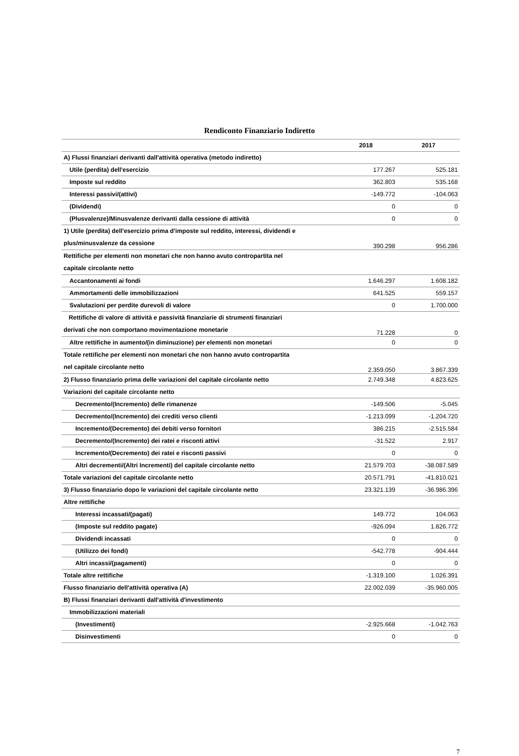Rendiconto Finanziario Indiretto
| | 2018 | 2017 |
| --- | --- | --- |
| A) Flussi finanziari derivanti dall'attività operativa (metodo indiretto) | | |
| Utile (perdita) dell'esercizio | 177.267 | 525.181 |
| Imposte sul reddito | 362.803 | 535.168 |
| Interessi passivi/(attivi) | -149.772 | -104.063 |
| (Dividendi) | 0 | 0 |
| (Plusvalenze)/Minusvalenze derivanti dalla cessione di attività | 0 | 0 |
| 1) Utile (perdita) dell'esercizio prima d'imposte sul reddito, interessi, dividendi e plus/minusvalenze da cessione | 390.298 | 956.286 |
| Rettifiche per elementi non monetari che non hanno avuto contropartita nel capitale circolante netto | | |
| Accantonamenti ai fondi | 1.646.297 | 1.608.182 |
| Ammortamenti delle immobilizzazioni | 641.525 | 559.157 |
| Svalutazioni per perdite durevoli di valore | 0 | 1.700.000 |
| Rettifiche di valore di attività e passività finanziarie di strumenti finanziari derivati che non comportano movimentazione monetarie | 71.228 | 0 |
| Altre rettifiche in aumento/(in diminuzione) per elementi non monetari | 0 | 0 |
| Totale rettifiche per elementi non monetari che non hanno avuto contropartita nel capitale circolante netto | 2.359.050 | 3.867.339 |
| 2) Flusso finanziario prima delle variazioni del capitale circolante netto | 2.749.348 | 4.823.625 |
| Variazioni del capitale circolante netto | | |
| Decremento/(Incremento) delle rimanenze | -149.506 | -5.045 |
| Decremento/(Incremento) dei crediti verso clienti | -1.213.099 | -1.204.720 |
| Incremento/(Decremento) dei debiti verso fornitori | 386.215 | -2.515.584 |
| Decremento/(Incremento) dei ratei e risconti attivi | -31.522 | 2.917 |
| Incremento/(Decremento) dei ratei e risconti passivi | 0 | 0 |
| Altri decrementi/(Altri Incrementi) del capitale circolante netto | 21.579.703 | -38.087.589 |
| Totale variazioni del capitale circolante netto | 20.571.791 | -41.810.021 |
| 3) Flusso finanziario dopo le variazioni del capitale circolante netto | 23.321.139 | -36.986.396 |
| Altre rettifiche | | |
| Interessi incassati/(pagati) | 149.772 | 104.063 |
| (Imposte sul reddito pagate) | -926.094 | 1.826.772 |
| Dividendi incassati | 0 | 0 |
| (Utilizzo dei fondi) | -542.778 | -904.444 |
| Altri incassi/(pagamenti) | 0 | 0 |
| Totale altre rettifiche | -1.319.100 | 1.026.391 |
| Flusso finanziario dell'attività operativa (A) | 22.002.039 | -35.960.005 |
| B) Flussi finanziari derivanti dall'attività d'investimento | | |
| Immobilizzazioni materiali | | |
| (Investimenti) | -2.925.668 | -1.042.763 |
| Disinvestimenti | 0 | 0 |
7